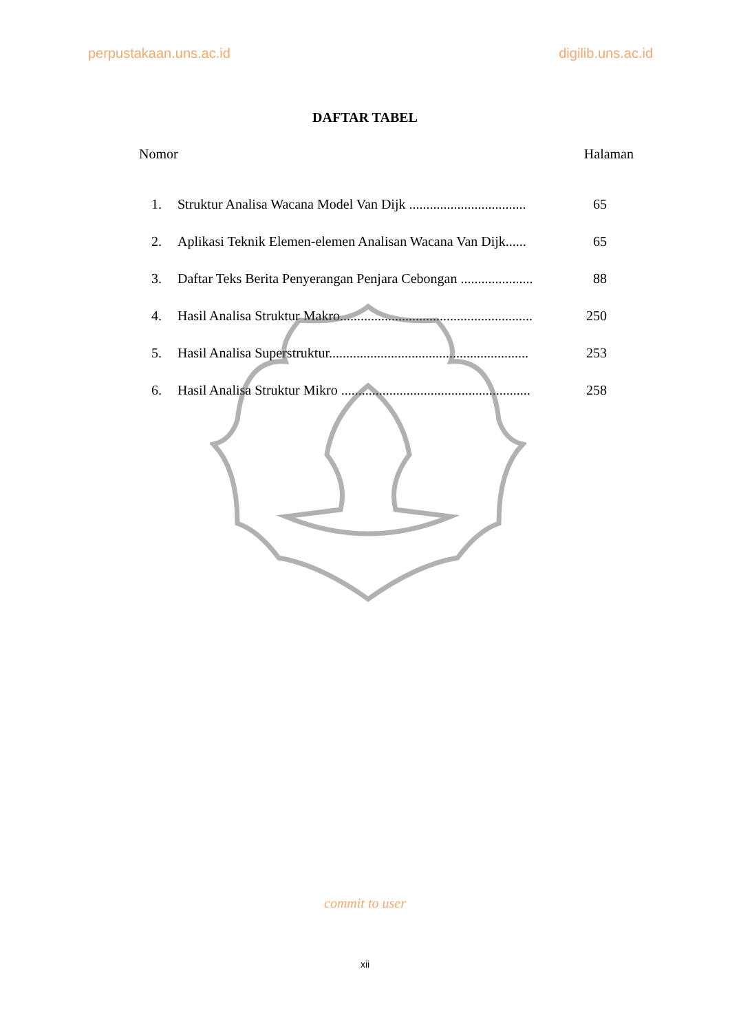perpustakaan.uns.ac.id digilib.uns.ac.id
DAFTAR TABEL
Nomor Halaman
| 1. | Struktur Analisa Wacana Model Van Dijk .................................. | 65 |
| 2. | Aplikasi Teknik Elemen-elemen Analisan Wacana Van Dijk...... | 65 |
| 3. | Daftar Teks Berita Penyerangan Penjara Cebongan ..................... | 88 |
| 4. | Hasil Analisa Struktur Makro........................................................ | 250 |
| 5. | Hasil Analisa Superstruktur.......................................................... | 253 |
| 6. | Hasil Analisa Struktur Mikro ....................................................... | 258 |
commit to user
xii